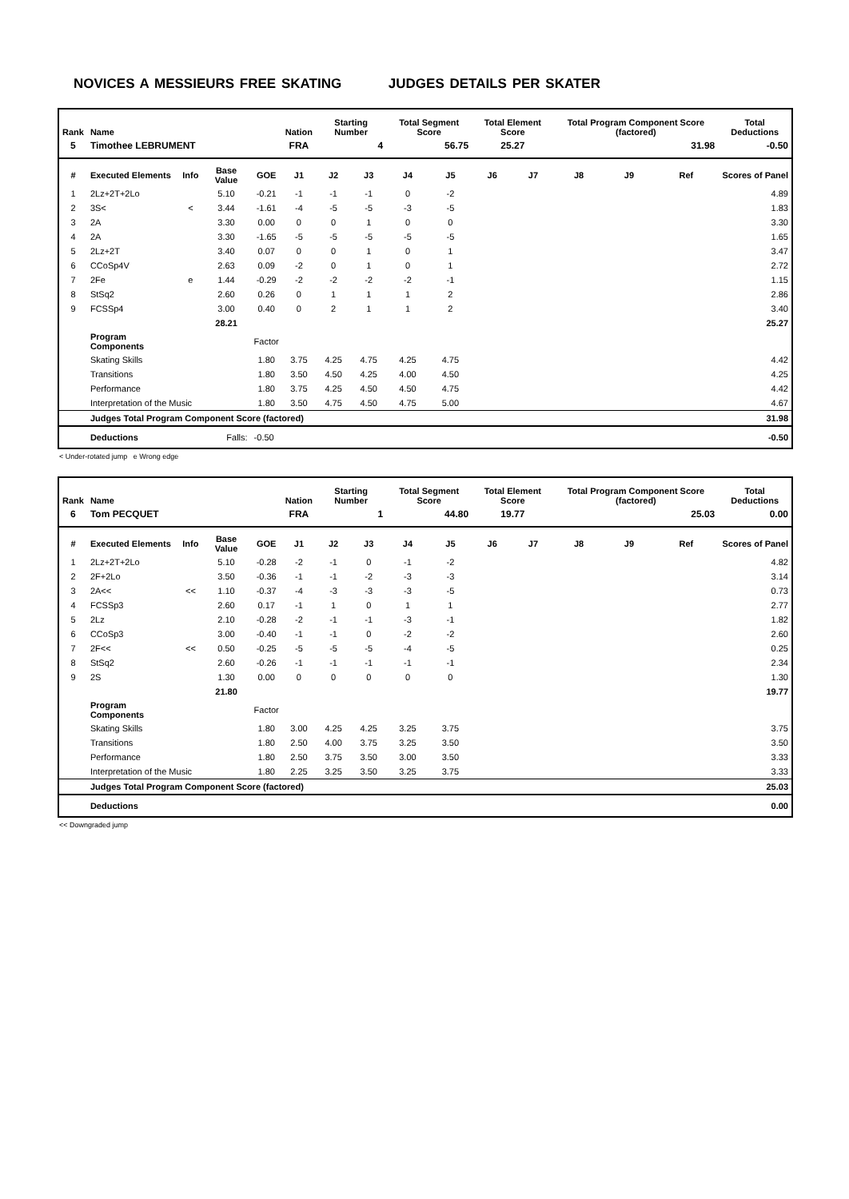NOVICES A MESSIEURS FREE SKATING JUDGES DETAILS PER SKATER
| Rank | Name | | | | Nation | Starting Number | | Total Segment Score | | Total Element Score | | Total Program Component Score (factored) | | | Total Deductions |
| --- | --- | --- | --- | --- | --- | --- | --- | --- | --- | --- | --- | --- | --- | --- | --- |
| 5 | Timothee LEBRUMENT | | | | FRA | 4 | | 56.75 | | 25.27 | | 31.98 | | | -0.50 |
| # | Executed Elements | Info | Base Value | GOE | J1 | J2 | J3 | J4 | J5 | J6 | J7 | J8 | J9 | Ref | Scores of Panel |
| 1 | 2Lz+2T+2Lo | | 5.10 | -0.21 | -1 | -1 | -1 | 0 | -2 | | | | | | 4.89 |
| 2 | 3S< | < | 3.44 | -1.61 | -4 | -5 | -5 | -3 | -5 | | | | | | 1.83 |
| 3 | 2A | | 3.30 | 0.00 | 0 | 0 | 1 | 0 | 0 | | | | | | 3.30 |
| 4 | 2A | | 3.30 | -1.65 | -5 | -5 | -5 | -5 | -5 | | | | | | 1.65 |
| 5 | 2Lz+2T | | 3.40 | 0.07 | 0 | 0 | 1 | 0 | 1 | | | | | | 3.47 |
| 6 | CCoSp4V | | 2.63 | 0.09 | -2 | 0 | 1 | 0 | 1 | | | | | | 2.72 |
| 7 | 2Fe | e | 1.44 | -0.29 | -2 | -2 | -2 | -2 | -1 | | | | | | 1.15 |
| 8 | StSq2 | | 2.60 | 0.26 | 0 | 1 | 1 | 1 | 2 | | | | | | 2.86 |
| 9 | FCSSp4 | | 3.00 | 0.40 | 0 | 2 | 1 | 1 | 2 | | | | | | 3.40 |
| | | | 28.21 | | | | | | | | | | | | 25.27 |
| | Program Components | | | Factor | | | | | | | | | | | |
| | Skating Skills | | | 1.80 | 3.75 | 4.25 | 4.75 | 4.25 | 4.75 | | | | | | 4.42 |
| | Transitions | | | 1.80 | 3.50 | 4.50 | 4.25 | 4.00 | 4.50 | | | | | | 4.25 |
| | Performance | | | 1.80 | 3.75 | 4.25 | 4.50 | 4.50 | 4.75 | | | | | | 4.42 |
| | Interpretation of the Music | | | 1.80 | 3.50 | 4.75 | 4.50 | 4.75 | 5.00 | | | | | | 4.67 |
| | Judges Total Program Component Score (factored) | | | | | | | | | | | | | | 31.98 |
| | Deductions | Falls: | | -0.50 | | | | | | | | | | | -0.50 |
< Under-rotated jump e Wrong edge
| Rank | Name | | | | Nation | Starting Number | | Total Segment Score | | Total Element Score | | Total Program Component Score (factored) | | | Total Deductions |
| --- | --- | --- | --- | --- | --- | --- | --- | --- | --- | --- | --- | --- | --- | --- | --- |
| 6 | Tom PECQUET | | | | FRA | 1 | | 44.80 | | 19.77 | | 25.03 | | | 0.00 |
| # | Executed Elements | Info | Base Value | GOE | J1 | J2 | J3 | J4 | J5 | J6 | J7 | J8 | J9 | Ref | Scores of Panel |
| 1 | 2Lz+2T+2Lo | | 5.10 | -0.28 | -2 | -1 | 0 | -1 | -2 | | | | | | 4.82 |
| 2 | 2F+2Lo | | 3.50 | -0.36 | -1 | -1 | -2 | -3 | -3 | | | | | | 3.14 |
| 3 | 2A<< | << | 1.10 | -0.37 | -4 | -3 | -3 | -3 | -5 | | | | | | 0.73 |
| 4 | FCSSp3 | | 2.60 | 0.17 | -1 | 1 | 0 | 1 | 1 | | | | | | 2.77 |
| 5 | 2Lz | | 2.10 | -0.28 | -2 | -1 | -1 | -3 | -1 | | | | | | 1.82 |
| 6 | CCoSp3 | | 3.00 | -0.40 | -1 | -1 | 0 | -2 | -2 | | | | | | 2.60 |
| 7 | 2F<< | << | 0.50 | -0.25 | -5 | -5 | -5 | -4 | -5 | | | | | | 0.25 |
| 8 | StSq2 | | 2.60 | -0.26 | -1 | -1 | -1 | -1 | -1 | | | | | | 2.34 |
| 9 | 2S | | 1.30 | 0.00 | 0 | 0 | 0 | 0 | 0 | | | | | | 1.30 |
| | | | 21.80 | | | | | | | | | | | | 19.77 |
| | Program Components | | | Factor | | | | | | | | | | | |
| | Skating Skills | | | 1.80 | 3.00 | 4.25 | 4.25 | 3.25 | 3.75 | | | | | | 3.75 |
| | Transitions | | | 1.80 | 2.50 | 4.00 | 3.75 | 3.25 | 3.50 | | | | | | 3.50 |
| | Performance | | | 1.80 | 2.50 | 3.75 | 3.50 | 3.00 | 3.50 | | | | | | 3.33 |
| | Interpretation of the Music | | | 1.80 | 2.25 | 3.25 | 3.50 | 3.25 | 3.75 | | | | | | 3.33 |
| | Judges Total Program Component Score (factored) | | | | | | | | | | | | | | 25.03 |
| | Deductions | | | | | | | | | | | | | | 0.00 |
<< Downgraded jump